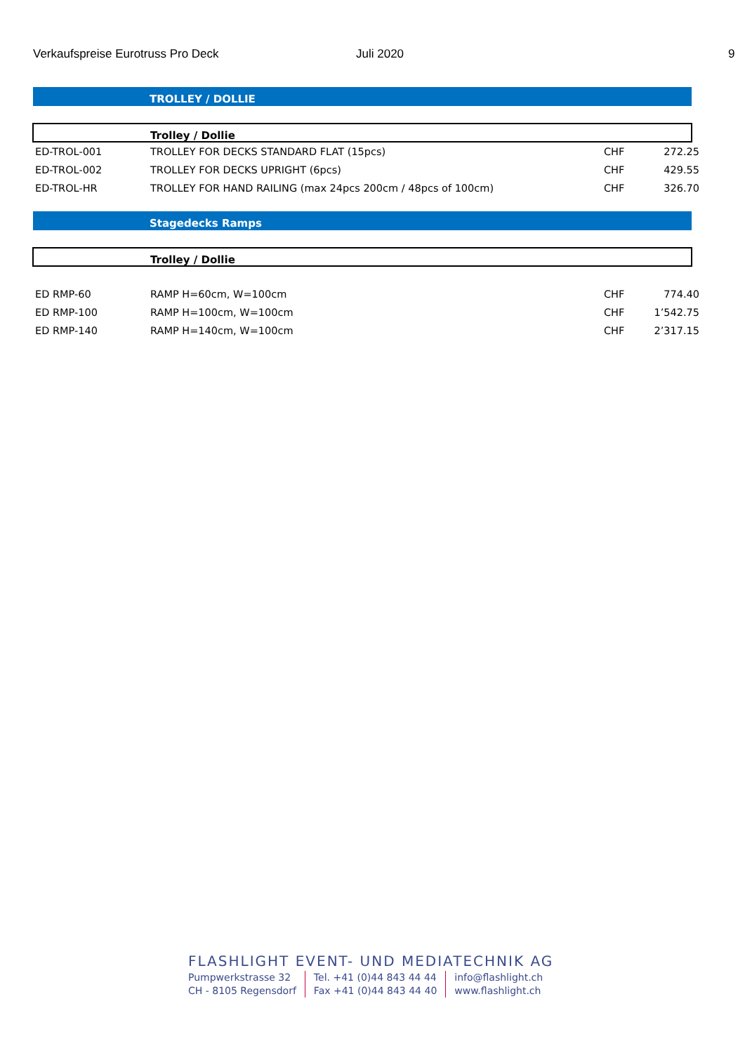Verkaufspreise Eurotruss Pro Deck Juli 2020 9
TROLLEY / DOLLIE
Trolley / Dollie
| ED-TROL-001 | TROLLEY FOR DECKS STANDARD FLAT (15pcs) | CHF | 272.25 |
| ED-TROL-002 | TROLLEY FOR DECKS UPRIGHT (6pcs) | CHF | 429.55 |
| ED-TROL-HR | TROLLEY FOR HAND RAILING (max 24pcs 200cm / 48pcs of 100cm) | CHF | 326.70 |
Stagedecks Ramps
Trolley / Dollie
| ED RMP-60 | RAMP H=60cm, W=100cm | CHF | 774.40 |
| ED RMP-100 | RAMP H=100cm, W=100cm | CHF | 1’542.75 |
| ED RMP-140 | RAMP H=140cm, W=100cm | CHF | 2’317.15 |
FLASHLIGHT EVENT- UND MEDIATECHNIK AG
Pumpwerkstrasse 32
CH - 8105 Regensdorf
Tel. +41 (0)44 843 44 44
Fax +41 (0)44 843 44 40
info@flashlight.ch
www.flashlight.ch